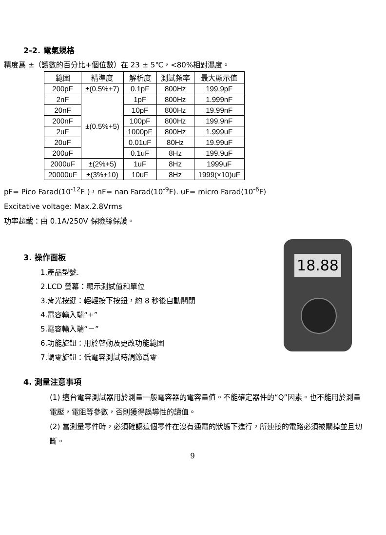2-2. 電氣規格
精度爲 ±（讀數的百分比+個位數）在 23 ± 5℃，<80%相對濕度。
| 範圍 | 精準度 | 解析度 | 測試頻率 | 最大顯示值 |
| --- | --- | --- | --- | --- |
| 200pF | ±(0.5%+7) | 0.1pF | 800Hz | 199.9pF |
| 2nF | ±(0.5%+5) | 1pF | 800Hz | 1.999nF |
| 20nF | | 10pF | 800Hz | 19.99nF |
| 200nF | | 100pF | 800Hz | 199.9nF |
| 2uF | | 1000pF | 800Hz | 1.999uF |
| 20uF | | 0.01uF | 80Hz | 19.99uF |
| 200uF | | 0.1uF | 8Hz | 199.9uF |
| 2000uF | ±(2%+5) | 1uF | 8Hz | 1999uF |
| 20000uF | ±(3%+10) | 10uF | 8Hz | 1999(×10)uF |
pF= Pico Farad(10<sup>-12</sup>F )，nF= nan Farad(10<sup>-9</sup>F). uF= micro Farad(10<sup>-6</sup>F)
Excitative voltage: Max.2.8Vrms
功率超載：由 0.1A/250V 保險絲保護。
3. 操作面板
1.產品型號.
2.LCD 螢幕：顯示測試值和單位
3.背光按鍵：輕輕按下按鈕，約 8 秒後自動關閉
4.電容輸入端“+”
5.電容輸入端“－”
6.功能旋鈕：用於啓動及更改功能範圍
7.調零旋鈕：低電容測試時調節爲零
18.88
4. 測量注意事項
(1) 這台電容測試器用於測量一般電容器的電容量值。不能確定器件的“Q”因素。也不能用於測量電壓，電阻等參數，否則獲得誤導性的讀值。
(2) 當測量零件時，必須確認這個零件在沒有通電的狀態下進行，所連接的電路必須被關掉並且切斷。
9